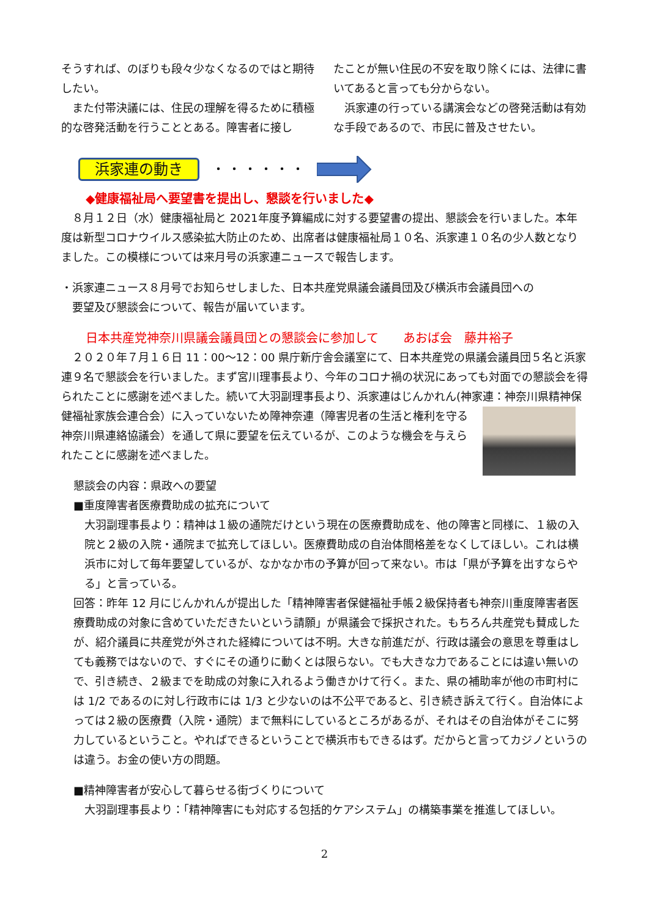そうすれば、のぼりも段々少なくなるのではと期待したい。
　また付帯決議には、住民の理解を得るために積極的な啓発活動を行うこととある。障害者に接し
たことが無い住民の不安を取り除くには、法律に書いてあると言っても分からない。
　浜家連の行っている講演会などの啓発活動は有効な手段であるので、市民に普及させたい。
浜家連の動き ・・・・・・
◆健康福祉局へ要望書を提出し、懇談を行いました◆
　８月１２日（水）健康福祉局と 2021年度予算編成に対する要望書の提出、懇談会を行いました。本年度は新型コロナウイルス感染拡大防止のため、出席者は健康福祉局１０名、浜家連１０名の少人数となりました。この模様については来月号の浜家連ニュースで報告します。
・浜家連ニュース８月号でお知らせしました、日本共産党県議会議員団及び横浜市会議員団への
　要望及び懇談会について、報告が届いています。
日本共産党神奈川県議会議員団との懇談会に参加して　　あおば会　藤井裕子
　２０２０年７月１６日 11：00～12：00 県庁新庁舎会議室にて、日本共産党の県議会議員団５名と浜家連９名で懇談会を行いました。まず宮川理事長より、今年のコロナ禍の状況にあっても対面での懇談会を得られたことに感謝を述べました。続いて大羽副理事長より、浜家連はじんかれん(神家連：神奈川県精神保健福祉家族会連合会）に入っていないため障神奈連（障害児者の生活と 権利を守る神奈川県連絡協議会）を通して県に要望を伝えているが、このような機会を与えられたことに感謝を述べました。
懇談会の内容：県政への要望
■重度障害者医療費助成の拡充について
大羽副理事長より：精神は１級の通院だけという現在の医療費助成を、他の障害と同様に、１級の入院と２級の入院・通院まで拡充してほしい。医療費助成の自治体間格差をなくしてほしい。これは横浜市に対して毎年要望しているが、なかなか市の予算が回って来ない。市は「県が予算を出すならやる」と言っている。
回答：昨年 12 月にじんかれんが提出した「精神障害者保健福祉手帳２級保持者も神奈川重度障害者医療費助成の対象に含めていただきたいという請願」が県議会で採択された。もちろん共産党も賛成したが、紹介議員に共産党が外された経緯については不明。大きな前進だが、行政は議会の意思を尊重はしても義務ではないので、すぐにその通りに動くとは限らない。でも大きな力であることには違い無いので、引き続き、２級までを助成の対象に入れるよう働きかけて行く。また、県の補助率が他の市町村には 1/2 であるのに対し行政市には 1/3 と少ないのは不公平であると、引き続き訴えて行く。自治体によっては２級の医療費（入院・通院）まで無料にしているところがあるが、それはその自治体がそこに努力しているということ。やればできるということで横浜市もできるはず。だからと言ってカジノというのは違う。お金の使い方の問題。
■精神障害者が安心して暮らせる街づくりについて
大羽副理事長より：「精神障害にも対応する包括的ケアシステム」の構築事業を推進してほしい。
2